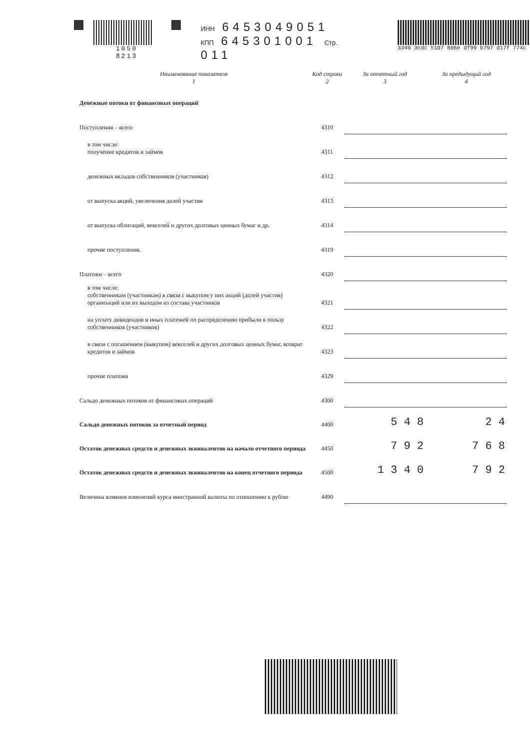1050 8213 ИНН 6453049051
КПП 645301001 Стр. 011
3349 3cdc 5107 806e df99 b797 d17f 774c
| Наименование показателя 1 | Код строки 2 | За отчетный год 3 | За предыдущий год 4 |
| --- | --- | --- | --- |
| Денежные потоки от финансовых операций | | | |
| Поступления – всего | 4310 | | |
| в том числе: получение кредитов и займов | 4311 | | |
| денежных вкладов собственников (участников) | 4312 | | |
| от выпуска акций, увеличения долей участия | 4313 | | |
| от выпуска облигаций, векселей и других долговых ценных бумаг и др. | 4314 | | |
| прочие поступления. | 4319 | | |
| Платежи – всего | 4320 | | |
| в том числе: собственникам (участникам) в связи с выкупом у них акций (долей участия) организаций или их выходом из состава участников | 4321 | | |
| на уплату дивидендов и иных платежей по распределению прибыли в пользу собственников (участников) | 4322 | | |
| в связи с погашением (выкупом) векселей и других долговых ценных бумаг, возврат кредитов и займов | 4323 | | |
| прочие платежи | 4329 | | |
| Сальдо денежных потоков от финансовых операций | 4300 | | |
| Сальдо денежных потоков за отчетный период | 4400 | 5 4 8 | 2 4 |
| Остаток денежных средств и денежных эквивалентов на начало отчетного периода | 4450 | 7 9 2 | 7 6 8 |
| Остаток денежных средств и денежных эквивалентов на конец отчетного периода | 4500 | 1 3 4 0 | 7 9 2 |
| Величина влияния изменений курса иностранной валюты по отношению к рублю | 4490 | | |